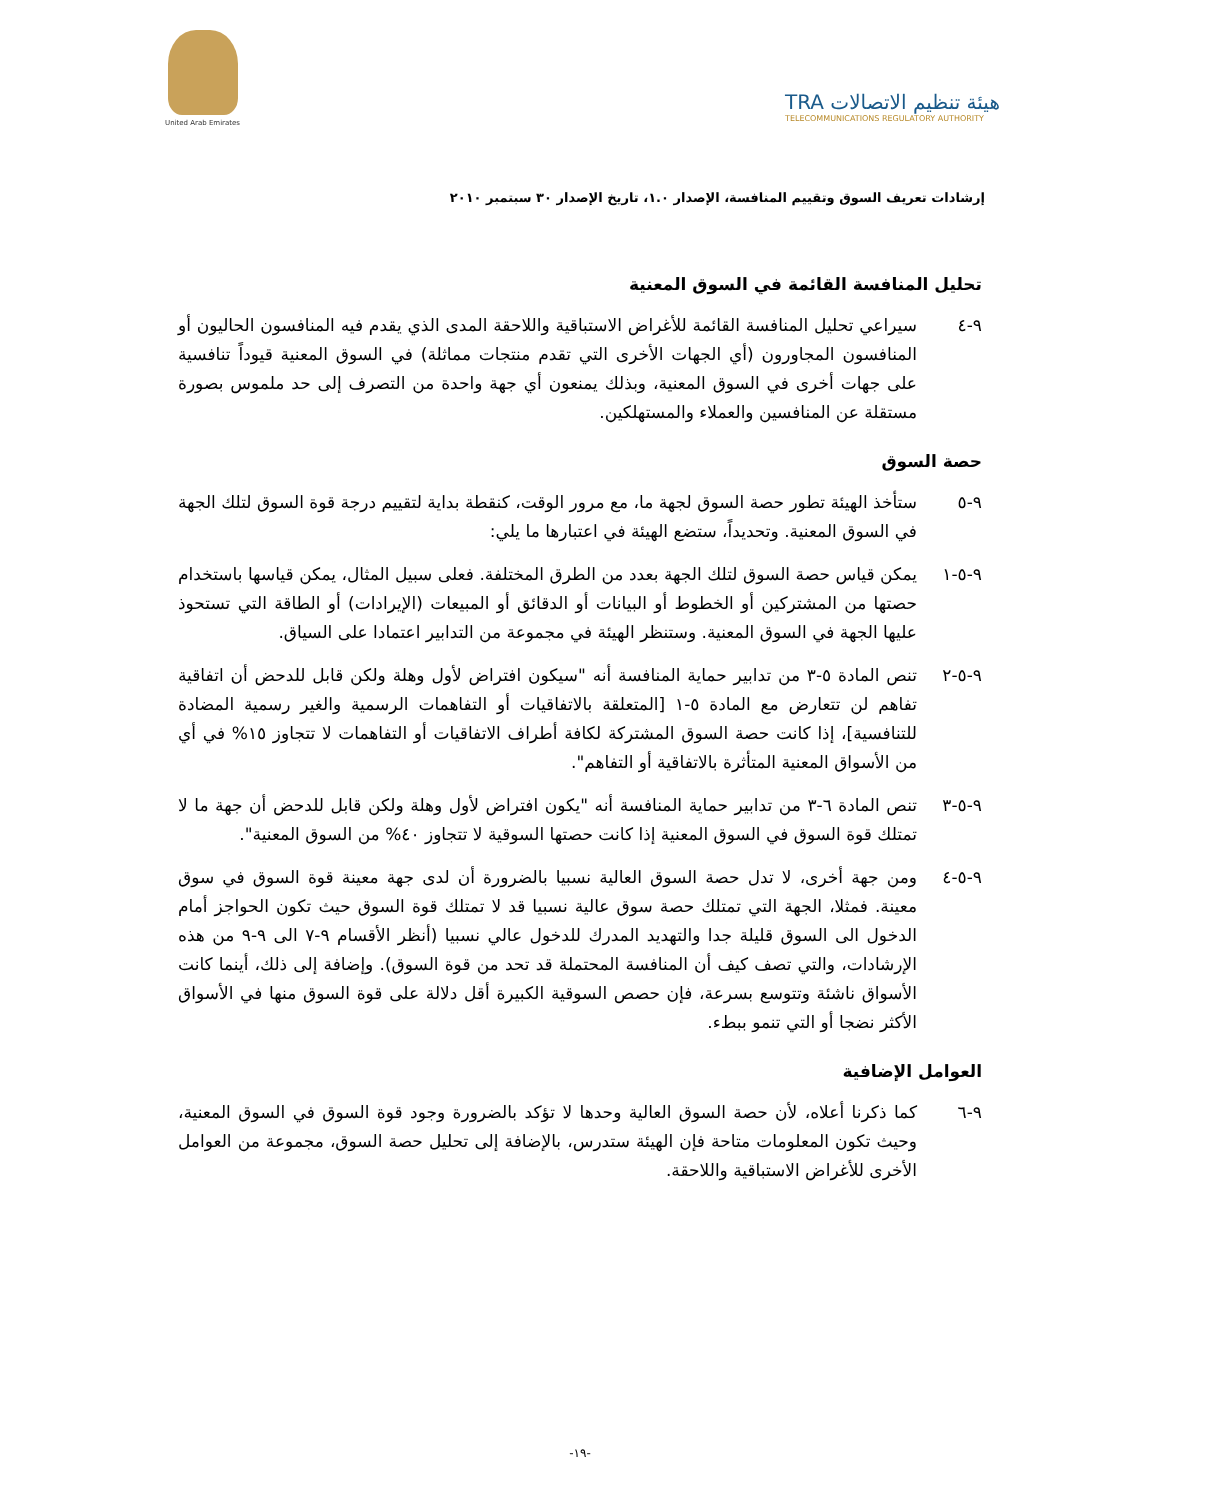United Arab Emirates
TRA هيئة تنظيم الاتصالات
TELECOMMUNICATIONS REGULATORY AUTHORITY
إرشادات تعريف السوق وتقييم المنافسة، الإصدار ١.٠، تاريخ الإصدار ٣٠ سبتمبر ٢٠١٠
تحليل المنافسة القائمة في السوق المعنية
٩-٤ سيراعي تحليل المنافسة القائمة للأغراض الاستباقية واللاحقة المدى الذي يقدم فيه المنافسون الحاليون أو المنافسون المجاورون (أي الجهات الأخرى التي تقدم منتجات مماثلة) في السوق المعنية قيوداً تنافسية على جهات أخرى في السوق المعنية، وبذلك يمنعون أي جهة واحدة من التصرف إلى حد ملموس بصورة مستقلة عن المنافسين والعملاء والمستهلكين.
حصة السوق
٩-٥ ستأخذ الهيئة تطور حصة السوق لجهة ما، مع مرور الوقت، كنقطة بداية لتقييم درجة قوة السوق لتلك الجهة في السوق المعنية. وتحديداً، ستضع الهيئة في اعتبارها ما يلي:
٩-٥-١ يمكن قياس حصة السوق لتلك الجهة بعدد من الطرق المختلفة. فعلى سبيل المثال، يمكن قياسها باستخدام حصتها من المشتركين أو الخطوط أو البيانات أو الدقائق أو المبيعات (الإيرادات) أو الطاقة التي تستحوذ عليها الجهة في السوق المعنية. وستنظر الهيئة في مجموعة من التدابير اعتمادا على السياق.
٩-٥-٢ تنص المادة ٥-٣ من تدابير حماية المنافسة أنه "سيكون افتراض لأول وهلة ولكن قابل للدحض أن اتفاقية تفاهم لن تتعارض مع المادة ٥-١ [المتعلقة بالاتفاقيات أو التفاهمات الرسمية والغير رسمية المضادة للتنافسية]، إذا كانت حصة السوق المشتركة لكافة أطراف الاتفاقيات أو التفاهمات لا تتجاوز ١٥% في أي من الأسواق المعنية المتأثرة بالاتفاقية أو التفاهم".
٩-٥-٣ تنص المادة ٦-٣ من تدابير حماية المنافسة أنه "يكون افتراض لأول وهلة ولكن قابل للدحض أن جهة ما لا تمتلك قوة السوق في السوق المعنية إذا كانت حصتها السوقية لا تتجاوز ٤٠% من السوق المعنية".
٩-٥-٤ ومن جهة أخرى، لا تدل حصة السوق العالية نسبيا بالضرورة أن لدى جهة معينة قوة السوق في سوق معينة. فمثلا، الجهة التي تمتلك حصة سوق عالية نسبيا قد لا تمتلك قوة السوق حيث تكون الحواجز أمام الدخول الى السوق قليلة جدا والتهديد المدرك للدخول عالي نسبيا (أنظر الأقسام ٩-٧ الى ٩-٩ من هذه الإرشادات، والتي تصف كيف أن المنافسة المحتملة قد تحد من قوة السوق). وإضافة إلى ذلك، أينما كانت الأسواق ناشئة وتتوسع بسرعة، فإن حصص السوقية الكبيرة أقل دلالة على قوة السوق منها في الأسواق الأكثر نضجا أو التي تنمو ببطء.
العوامل الإضافية
٩-٦ كما ذكرنا أعلاه، لأن حصة السوق العالية وحدها لا تؤكد بالضرورة وجود قوة السوق في السوق المعنية، وحيث تكون المعلومات متاحة فإن الهيئة ستدرس، بالإضافة إلى تحليل حصة السوق، مجموعة من العوامل الأخرى للأغراض الاستباقية واللاحقة.
-١٩-